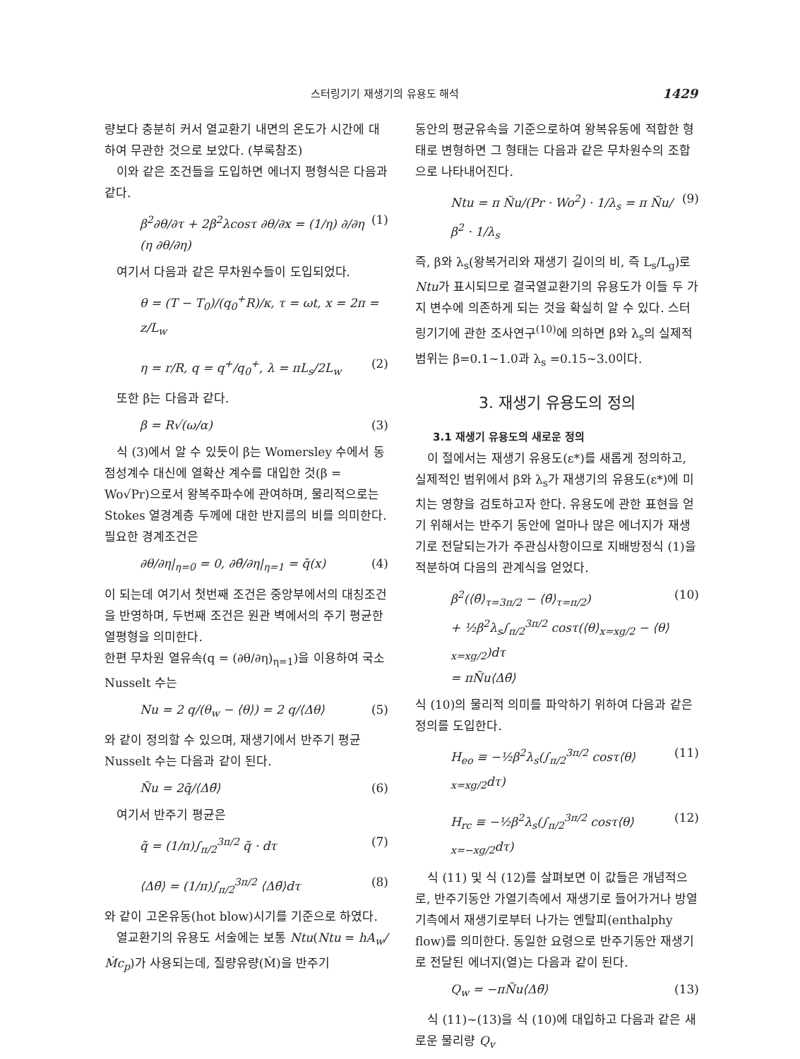스터링기기 재생기의 유용도 해석 1429
량보다 충분히 커서 열교환기 내면의 온도가 시간에 대하여 무관한 것으로 보았다. (부록참조)
이와 같은 조건들을 도입하면 에너지 평형식은 다음과 같다.
β<sup>2</sup>∂θ/∂τ + 2β<sup>2</sup>λcosτ ∂θ/∂x = (1/η) ∂/∂η (η ∂θ/∂η) (1)
여기서 다음과 같은 무차원수들이 도입되었다.
θ = (T − T<sub>0</sub>)/(q<sub>0</sub><sup>+</sup>R)/κ, τ = ωt, x = 2π = z/L<sub>w</sub>
η = r/R, q = q<sup>+</sup>/q<sub>0</sub><sup>+</sup>, λ = πL<sub>s</sub>/2L<sub>w</sub> (2)
또한 β는 다음과 같다.
β = R√(ω/α) (3)
식 (3)에서 알 수 있듯이 β는 Womersley 수에서 동점성계수 대신에 열확산 계수를 대입한 것(β = Wo√Pr)으로서 왕복주파수에 관여하며, 물리적으로는 Stokes 열경계층 두께에 대한 반지름의 비를 의미한다.
필요한 경계조건은
∂θ/∂η|<sub>η=0</sub> = 0, ∂θ̄/∂η|<sub>η=1</sub> = q̄(x) (4)
이 되는데 여기서 첫번째 조건은 중앙부에서의 대칭조건을 반영하며, 두번째 조건은 원관 벽에서의 주기 평균한 열평형을 의미한다.
한편 무차원 열유속(q = (∂θ/∂η)<sub>η=1</sub>)을 이용하여 국소 Nusselt 수는
Nu = 2 q/(θ<sub>w</sub> − ⟨θ⟩) = 2 q/⟨Δθ⟩ (5)
와 같이 정의할 수 있으며, 재생기에서 반주기 평균 Nusselt 수는 다음과 같이 된다.
Ñu = 2q̃/⟨Δθ̃⟩ (6)
여기서 반주기 평균은
q̃ = (1/π)∫<sub>π/2</sub><sup>3π/2</sup> q̃ · dτ (7)
⟨Δθ̃⟩ = (1/π)∫<sub>π/2</sub><sup>3π/2</sup> ⟨Δθ̃⟩dτ (8)
와 같이 고온유동(hot blow)시기를 기준으로 하였다.
열교환기의 유용도 서술에는 보통 Ntu(Ntu = hA<sub>w</sub>/Ṁc<sub>p</sub>)가 사용되는데, 질량유량(Ṁ)을 반주기
동안의 평균유속을 기준으로하여 왕복유동에 적합한 형태로 변형하면 그 형태는 다음과 같은 무차원수의 조합으로 나타내어진다.
Ntu = π Ñu/(Pr · Wo<sup>2</sup>) · 1/λ<sub>s</sub> = π Ñu/β<sup>2</sup> · 1/λ<sub>s</sub> (9)
즉, β와 λ<sub>s</sub>(왕복거리와 재생기 길이의 비, 즉 L<sub>s</sub>/L<sub>g</sub>)로 Ntu가 표시되므로 결국열교환기의 유용도가 이들 두 가지 변수에 의존하게 되는 것을 확실히 알 수 있다. 스터링기기에 관한 조사연구<sup>(10)</sup>에 의하면 β와 λ<sub>s</sub>의 실제적 범위는 β=0.1~1.0과 λ<sub>s</sub> =0.15~3.0이다.
3. 재생기 유용도의 정의
3.1 재생기 유용도의 새로운 정의
이 절에서는 재생기 유용도(ε*)를 새롭게 정의하고, 실제적인 범위에서 β와 λ<sub>s</sub>가 재생기의 유용도(ε*)에 미치는 영향을 검토하고자 한다. 유용도에 관한 표현을 얻기 위해서는 반주기 동안에 얼마나 많은 에너지가 재생기로 전달되는가가 주관심사항이므로 지배방정식 (1)을 적분하여 다음의 관계식을 얻었다.
β<sup>2</sup>(⟨θ̃⟩<sub>τ=3π/2</sub> − ⟨θ̃⟩<sub>τ=π/2</sub>)
+ ½β<sup>2</sup>λ<sub>s</sub>∫<sub>π/2</sub><sup>3π/2</sup> cosτ(⟨θ⟩<sub>x=xg/2</sub> − ⟨θ⟩<sub>x=xg/2</sub>)dτ
= πÑu⟨Δθ̃⟩ (10)
식 (10)의 물리적 의미를 파악하기 위하여 다음과 같은 정의를 도입한다.
H<sub>eo</sub> ≡ −½β<sup>2</sup>λ<sub>s</sub>(∫<sub>π/2</sub><sup>3π/2</sup> cosτ⟨θ⟩<sub>x=xg/2</sub>dτ) (11)
H<sub>rc</sub> ≡ −½β<sup>2</sup>λ<sub>s</sub>(∫<sub>π/2</sub><sup>3π/2</sup> cosτ⟨θ⟩<sub>x=−xg/2</sub>dτ) (12)
식 (11) 및 식 (12)를 살펴보면 이 값들은 개념적으로, 반주기동안 가열기측에서 재생기로 들어가거나 방열기측에서 재생기로부터 나가는 엔탈피(enthalphy flow)를 의미한다. 동일한 요령으로 반주기동안 재생기로 전달된 에너지(열)는 다음과 같이 된다.
Q<sub>w</sub> = −πÑu⟨Δθ̃⟩ (13)
식 (11)~(13)을 식 (10)에 대입하고 다음과 같은 새로운 물리량 Q<sub>v</sub>